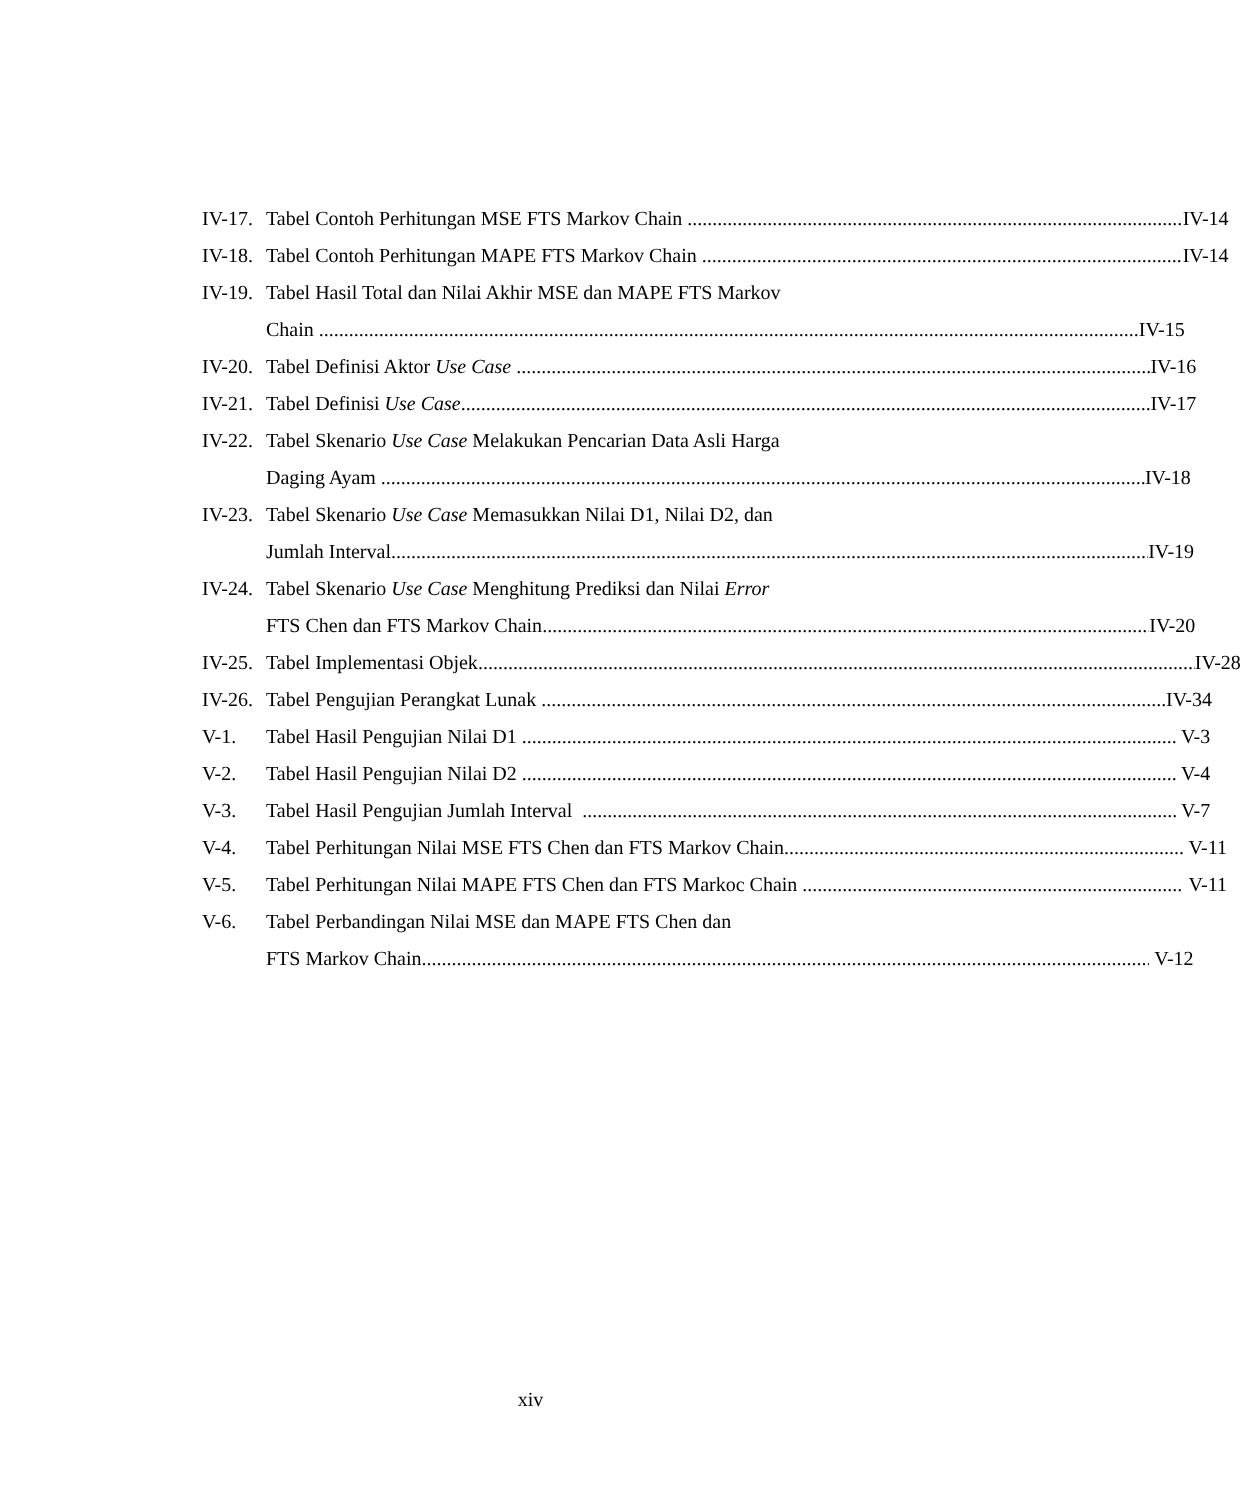IV-17.
Tabel Contoh Perhitungan MSE FTS Markov Chain IV-14
IV-18.
Tabel Contoh Perhitungan MAPE FTS Markov Chain IV-14
IV-19.
Tabel Hasil Total dan Nilai Akhir MSE dan MAPE FTS Markov
Chain IV-15
IV-20.
Tabel Definisi Aktor Use Case IV-16
IV-21.
Tabel Definisi Use Case IV-17
IV-22.
Tabel Skenario Use Case Melakukan Pencarian Data Asli Harga
Daging Ayam IV-18
IV-23.
Tabel Skenario Use Case Memasukkan Nilai D1, Nilai D2, dan
Jumlah Interval IV-19
IV-24.
Tabel Skenario Use Case Menghitung Prediksi dan Nilai Error
FTS Chen dan FTS Markov Chain IV-20
IV-25.
Tabel Implementasi Objek IV-28
IV-26.
Tabel Pengujian Perangkat Lunak IV-34
V-1. Tabel Hasil Pengujian Nilai D1 V-3
V-2. Tabel Hasil Pengujian Nilai D2 V-4
V-3. Tabel Hasil Pengujian Jumlah Interval V-7
V-4. Tabel Perhitungan Nilai MSE FTS Chen dan FTS Markov Chain V-11
V-5. Tabel Perhitungan Nilai MAPE FTS Chen dan FTS Markoc Chain V-11
V-6. Tabel Perbandingan Nilai MSE dan MAPE FTS Chen dan
FTS Markov Chain V-12
xiv